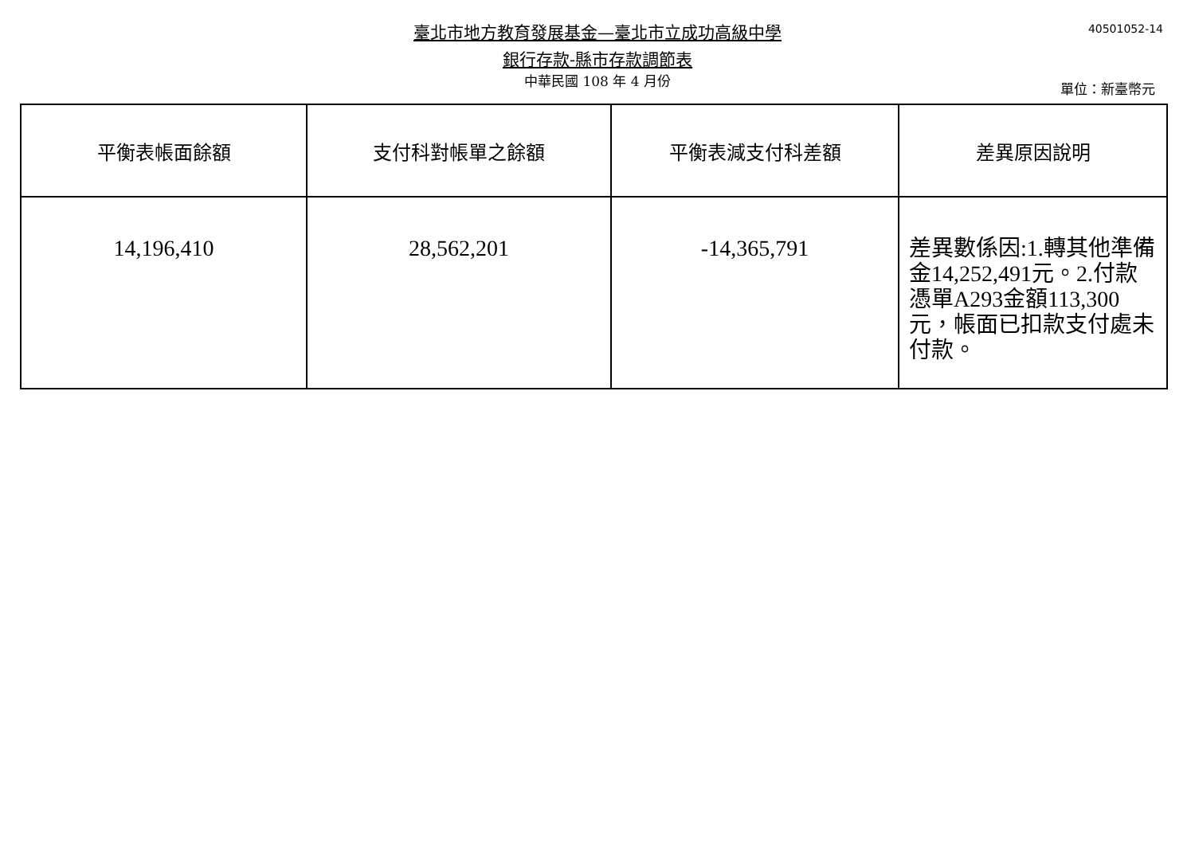臺北市地方教育發展基金—臺北市立成功高級中學 40501052-14
銀行存款-縣市存款調節表
中華民國 108 年 4 月份 單位：新臺幣元
| 平衡表帳面餘額 | 支付科對帳單之餘額 | 平衡表減支付科差額 | 差異原因說明 |
| --- | --- | --- | --- |
| 14,196,410 | 28,562,201 | -14,365,791 | 差異數係因:1.轉其他準備金14,252,491元。2.付款憑單A293金額113,300元，帳面已扣款支付處未付款。 |